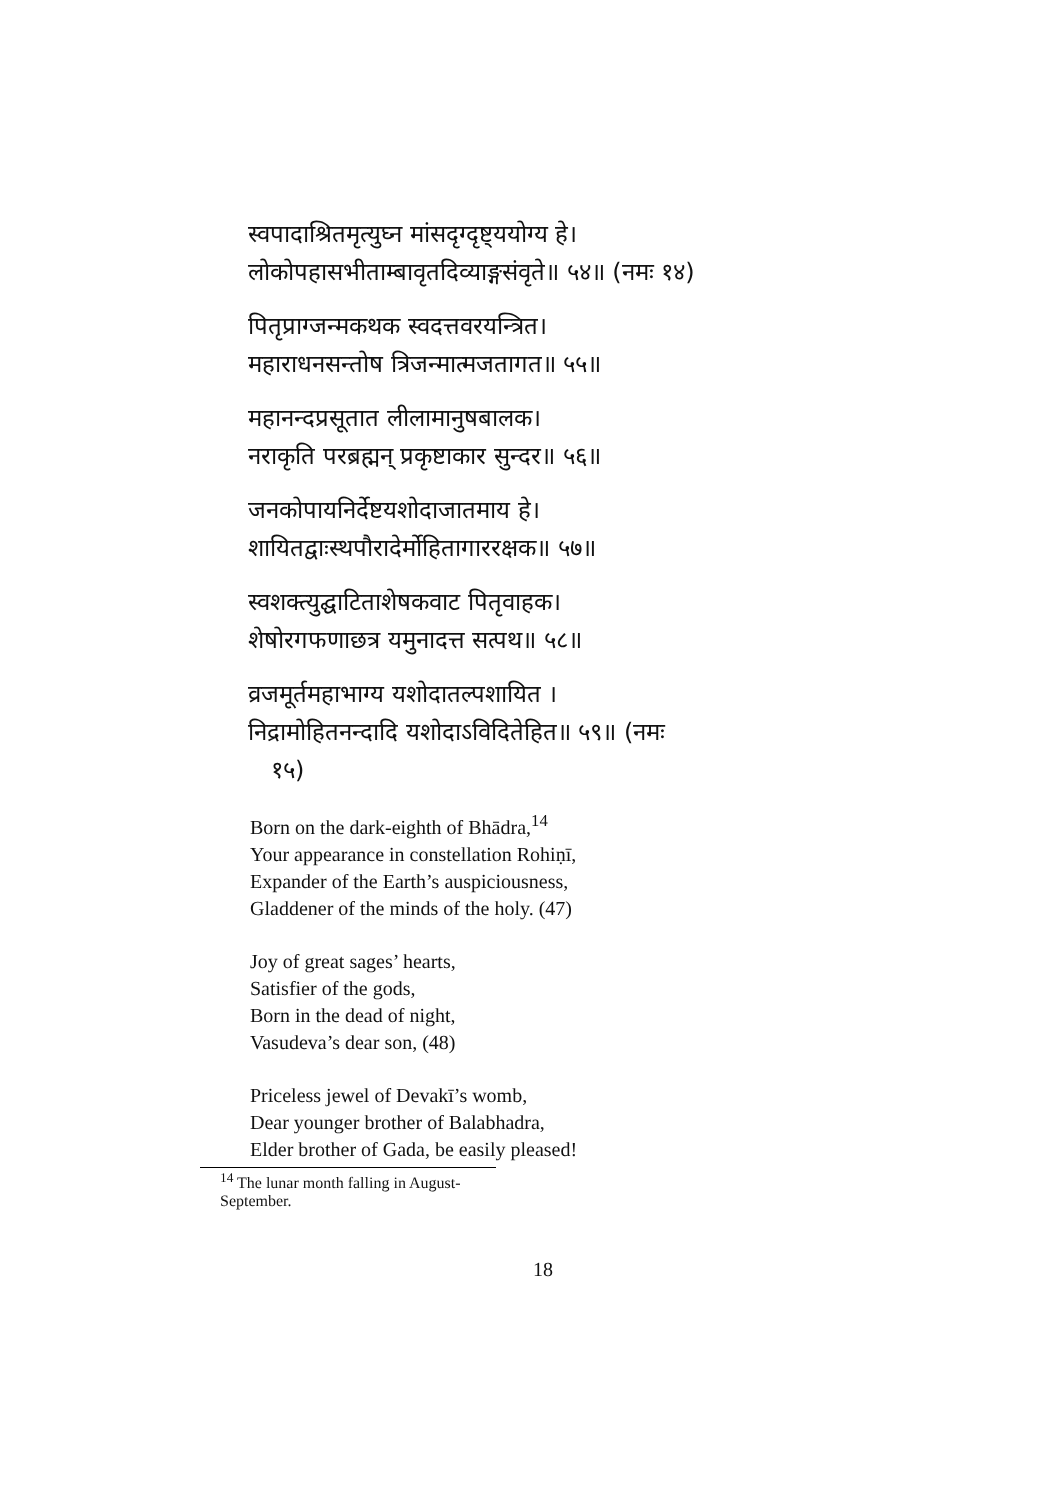स्वपादाश्रितमृत्युघ्न मांसदृग्दृष्ट्ययोग्य हे।
लोकोपहासभीताम्बावृतदिव्याङ्गसंवृते॥ ५४॥ (नमः १४)
पितृप्राग्जन्मकथक स्वदत्तवरयन्त्रित।
महाराधनसन्तोष त्रिजन्मात्मजतागत॥ ५५॥
महानन्दप्रसूतात लीलामानुषबालक।
नराकृति परब्रह्मन् प्रकृष्टाकार सुन्दर॥ ५६॥
जनकोपायनिर्देष्टयशोदाजातमाय हे।
शायितद्वाःस्थपौरादेर्मोहितागाररक्षक॥ ५७॥
स्वशक्त्युद्घाटिताशेषकवाट पितृवाहक।
शेषोरगफणाछत्र यमुनादत्त सत्पथ॥ ५८॥
व्रजमूर्तमहाभाग्य यशोदातल्पशायित ।
निद्रामोहितनन्दादि यशोदाऽविदितेहित॥ ५९॥ (नमः
१५)
Born on the dark-eighth of Bhādra,<sup>14</sup>
Your appearance in constellation Rohiṇī,
Expander of the Earth’s auspiciousness,
Gladdener of the minds of the holy. (47)
Joy of great sages’ hearts,
Satisfier of the gods,
Born in the dead of night,
Vasudeva’s dear son, (48)
Priceless jewel of Devakī’s womb,
Dear younger brother of Balabhadra,
Elder brother of Gada, be easily pleased!
<sup>14</sup> The lunar month falling in August-September.
18